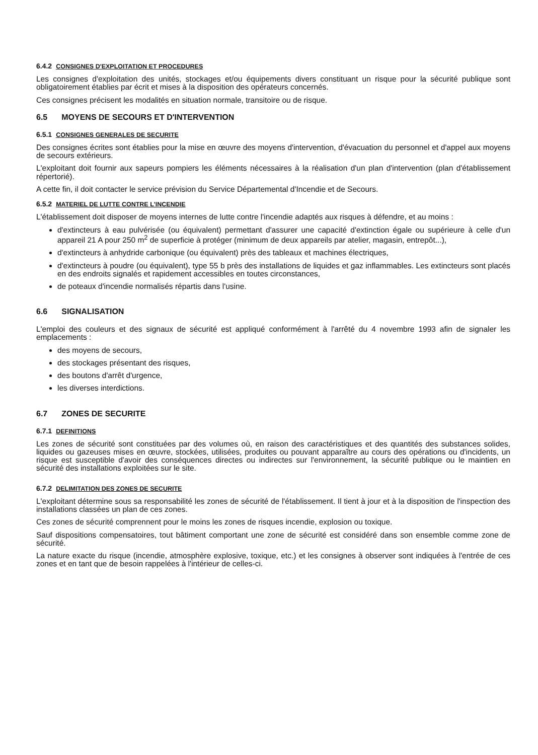6.4.2 CONSIGNES D'EXPLOITATION ET PROCEDURES
Les consignes d'exploitation des unités, stockages et/ou équipements divers constituant un risque pour la sécurité publique sont obligatoirement établies par écrit et mises à la disposition des opérateurs concernés.
Ces consignes précisent les modalités en situation normale, transitoire ou de risque.
6.5 MOYENS DE SECOURS ET D'INTERVENTION
6.5.1 CONSIGNES GENERALES DE SECURITE
Des consignes écrites sont établies pour la mise en œuvre des moyens d'intervention, d'évacuation du personnel et d'appel aux moyens de secours extérieurs.
L'exploitant doit fournir aux sapeurs pompiers les éléments nécessaires à la réalisation d'un plan d'intervention (plan d'établissement répertorié).
A cette fin, il doit contacter le service prévision du Service Départemental d'Incendie et de Secours.
6.5.2 MATERIEL DE LUTTE CONTRE L'INCENDIE
L'établissement doit disposer de moyens internes de lutte contre l'incendie adaptés aux risques à défendre, et au moins :
d'extincteurs à eau pulvérisée (ou équivalent) permettant d'assurer une capacité d'extinction égale ou supérieure à celle d'un appareil 21 A pour 250 m<sup>2</sup> de superficie à protéger (minimum de deux appareils par atelier, magasin, entrepôt...),
d'extincteurs à anhydride carbonique (ou équivalent) près des tableaux et machines électriques,
d'extincteurs à poudre (ou équivalent), type 55 b près des installations de liquides et gaz inflammables. Les extincteurs sont placés en des endroits signalés et rapidement accessibles en toutes circonstances,
de poteaux d'incendie normalisés répartis dans l'usine.
6.6 SIGNALISATION
L'emploi des couleurs et des signaux de sécurité est appliqué conformément à l'arrêté du 4 novembre 1993 afin de signaler les emplacements :
des moyens de secours,
des stockages présentant des risques,
des boutons d'arrêt d'urgence,
les diverses interdictions.
6.7 ZONES DE SECURITE
6.7.1 DEFINITIONS
Les zones de sécurité sont constituées par des volumes où, en raison des caractéristiques et des quantités des substances solides, liquides ou gazeuses mises en œuvre, stockées, utilisées, produites ou pouvant apparaître au cours des opérations ou d'incidents, un risque est susceptible d'avoir des conséquences directes ou indirectes sur l'environnement, la sécurité publique ou le maintien en sécurité des installations exploitées sur le site.
6.7.2 DELIMITATION DES ZONES DE SECURITE
L'exploitant détermine sous sa responsabilité les zones de sécurité de l'établissement. Il tient à jour et à la disposition de l'inspection des installations classées un plan de ces zones.
Ces zones de sécurité comprennent pour le moins les zones de risques incendie, explosion ou toxique.
Sauf dispositions compensatoires, tout bâtiment comportant une zone de sécurité est considéré dans son ensemble comme zone de sécurité.
La nature exacte du risque (incendie, atmosphère explosive, toxique, etc.) et les consignes à observer sont indiquées à l'entrée de ces zones et en tant que de besoin rappelées à l'intérieur de celles-ci.